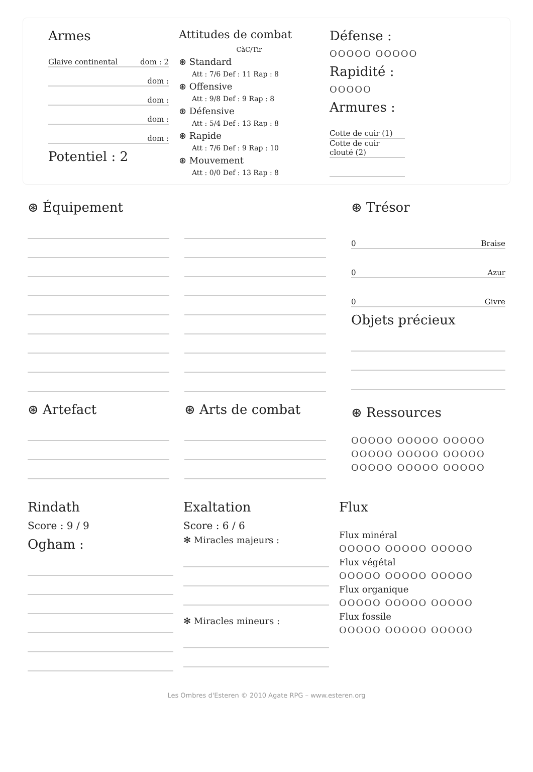Armes
Glaive continental dom : 2
dom :
dom :
dom :
dom :
Potentiel : 2
Attitudes de combat
CàC/Tir
⊛ Standard
Att : 7/6 Def : 11 Rap : 8
⊛ Offensive
Att : 9/8 Def : 9 Rap : 8
⊛ Défensive
Att : 5/4 Def : 13 Rap : 8
⊛ Rapide
Att : 7/6 Def : 9 Rap : 10
⊛ Mouvement
Att : 0/0 Def : 13 Rap : 8
Défense :
OOOOO OOOOO
Rapidité :
OOOOO
Armures :
Cotte de cuir (1)
Cotte de cuir clouté (2)
⊛ Équipement
⊛ Artefact ⊛ Arts de combat
⊛ Trésor
0 Braise
0 Azur
0 Givre
Objets précieux
⊛ Ressources
OOOOO OOOOO OOOOO
OOOOO OOOOO OOOOO
OOOOO OOOOO OOOOO
Rindath
Score : 9 / 9
Ogham :
Exaltation
Score : 6 / 6
✻ Miracles majeurs :
✻ Miracles mineurs :
Flux
Flux minéral
OOOOO OOOOO OOOOO
Flux végétal
OOOOO OOOOO OOOOO
Flux organique
OOOOO OOOOO OOOOO
Flux fossile
OOOOO OOOOO OOOOO
Les Ombres d'Esteren © 2010 Agate RPG – www.esteren.org